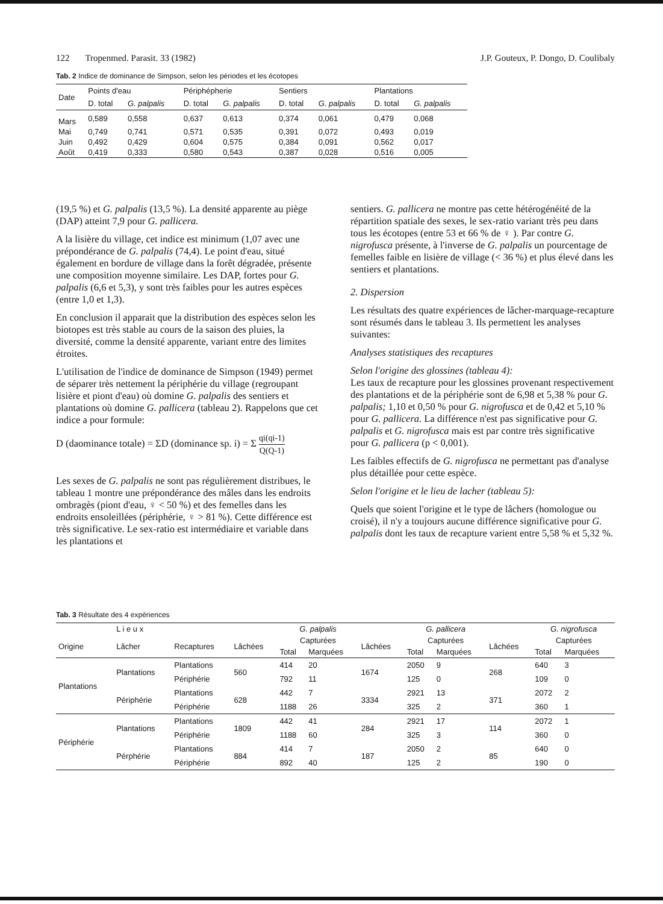122 Tropenmed. Parasit. 33 (1982) J.P. Gouteux, P. Dongo, D. Coulibaly
Tab. 2 Indice de dominance de Simpson, selon les périodes et les écotopes
| Date | Points d'eau | | Périphépherie | | Sentiers | | Plantations | |
| --- | --- | --- | --- | --- | --- | --- | --- | --- |
| | D. total | G. palpalis | D. total | G. palpalis | D. total | G. palpalis | D. total | G. palpalis |
| Mars | 0,589 | 0,558 | 0,637 | 0,613 | 0,374 | 0,061 | 0,479 | 0,068 |
| Mai | 0,749 | 0,741 | 0,571 | 0,535 | 0,391 | 0,072 | 0,493 | 0,019 |
| Juin | 0,492 | 0,429 | 0,604 | 0,575 | 0,384 | 0,091 | 0,562 | 0,017 |
| Août | 0,419 | 0,333 | 0,580 | 0,543 | 0,387 | 0,028 | 0,516 | 0,005 |
(19,5 %) et G. palpalis (13,5 %). La densité apparente au piège (DAP) atteint 7,9 pour G. pallicera.
A la lisière du village, cet indice est minimum (1,07 avec une prépondérance de G. palpalis (74,4). Le point d'eau, situé également en bordure de village dans la forêt dégradée, présente une composition moyenne similaire. Les DAP, fortes pour G. palpalis (6,6 et 5,3), y sont très faibles pour les autres espèces (entre 1,0 et 1,3).
En conclusion il apparait que la distribution des espèces selon les biotopes est très stable au cours de la saison des pluies, la diversité, comme la densité apparente, variant entre des limites étroites.
L'utilisation de l'indice de dominance de Simpson (1949) permet de séparer très nettement la périphérie du village (regroupant lisière et piont d'eau) où domine G. palpalis des sentiers et plantations où domine G. pallicera (tableau 2). Rappelons que cet indice a pour formule:
D (daominance totale) = ΣD (dominance sp. i) = Σ qi(qi-1) Q(Q-1)
Les sexes de G. palpalis ne sont pas régulièrement distribues, le tableau 1 montre une prépondérance des mâles dans les endroits ombragès (piont d'eau, ♀ < 50 %) et des femelles dans les endroits ensoleillées (périphérie, ♀ > 81 %). Cette différence est très significative. Le sex-ratio est intermédiaire et variable dans les plantations et
sentiers. G. pallicera ne montre pas cette hétérogénéité de la répartition spatiale des sexes, le sex-ratio variant très peu dans tous les écotopes (entre 53 et 66 % de ♀ ). Par contre G. nigrofusca présente, à l'inverse de G. palpalis un pourcentage de femelles faible en lisière de village (< 36 %) et plus élevé dans les sentiers et plantations.
2. Dispersion
Les résultats des quatre expériences de lâcher-marquage-recapture sont résumés dans le tableau 3. Ils permettent les analyses suivantes:
Analyses statistiques des recaptures
Selon l'origine des glossines (tableau 4):
Les taux de recapture pour les glossines provenant respectivement des plantations et de la périphérie sont de 6,98 et 5,38 % pour G. palpalis; 1,10 et 0,50 % pour G. nigrofusca et de 0,42 et 5,10 % pour G. pallicera. La différence n'est pas significative pour G. palpalis et G. nigrofusca mais est par contre très significative pour G. pallicera (p < 0,001).
Les faibles effectifs de G. nigrofusca ne permettant pas d'analyse plus détaillée pour cette espèce.
Selon l'origine et le lieu de lacher (tableau 5):
Quels que soient l'origine et le type de lâchers (homologue ou croisé), il n'y a toujours aucune différence significative pour G. palpalis dont les taux de recapture varient entre 5,58 % et 5,32 %.
Tab. 3 Résultate des 4 expériences
| | L i e u x | | | G. palpalis | | | G. pallicera | | | G. nigrofusca | |
| --- | --- | --- | --- | --- | --- | --- | --- | --- | --- | --- | --- |
| Origine | Lâcher | Recaptures | Lâchées | Capturées | | Lâchées | Capturées | | Lâchées | Capturées | |
| | | | | Total | Marquées | | Total | Marquées | | Total | Marquées |
| Plantations | Plantations | Plantations | 560 | 414 | 20 | 1674 | 2050 | 9 | 268 | 640 | 3 |
| | | Périphérie | | 792 | 11 | | 125 | 0 | | 109 | 0 |
| | Périphérie | Plantations | 628 | 442 | 7 | 3334 | 2921 | 13 | 371 | 2072 | 2 |
| | | Périphérie | | 1188 | 26 | | 325 | 2 | | 360 | 1 |
| Périphérie | Plantations | Plantations | 1809 | 442 | 41 | 284 | 2921 | 17 | 114 | 2072 | 1 |
| | | Périphérie | | 1188 | 60 | | 325 | 3 | | 360 | 0 |
| | Pérphérie | Plantations | 884 | 414 | 7 | 187 | 2050 | 2 | 85 | 640 | 0 |
| | | Périphérie | | 892 | 40 | | 125 | 2 | | 190 | 0 |